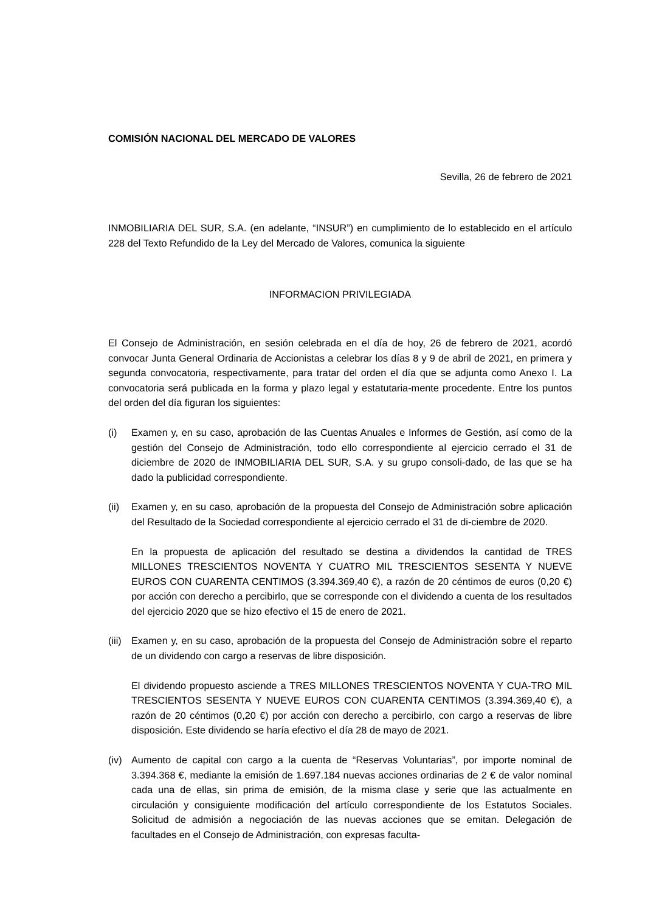COMISIÓN NACIONAL DEL MERCADO DE VALORES
Sevilla, 26 de febrero de 2021
INMOBILIARIA DEL SUR, S.A. (en adelante, “INSUR”) en cumplimiento de lo establecido en el artículo 228 del Texto Refundido de la Ley del Mercado de Valores, comunica la siguiente
INFORMACION PRIVILEGIADA
El Consejo de Administración, en sesión celebrada en el día de hoy, 26 de febrero de 2021, acordó convocar Junta General Ordinaria de Accionistas a celebrar los días 8 y 9 de abril de 2021, en primera y segunda convocatoria, respectivamente, para tratar del orden el día que se adjunta como Anexo I. La convocatoria será publicada en la forma y plazo legal y estatutaria-mente procedente. Entre los puntos del orden del día figuran los siguientes:
(i) Examen y, en su caso, aprobación de las Cuentas Anuales e Informes de Gestión, así como de la gestión del Consejo de Administración, todo ello correspondiente al ejercicio cerrado el 31 de diciembre de 2020 de INMOBILIARIA DEL SUR, S.A. y su grupo consoli-dado, de las que se ha dado la publicidad correspondiente.
(ii)
Examen y, en su caso, aprobación de la propuesta del Consejo de Administración sobre aplicación del Resultado de la Sociedad correspondiente al ejercicio cerrado el 31 de di-ciembre de 2020.
En la propuesta de aplicación del resultado se destina a dividendos la cantidad de TRES MILLONES TRESCIENTOS NOVENTA Y CUATRO MIL TRESCIENTOS SESENTA Y NUEVE EUROS CON CUARENTA CENTIMOS (3.394.369,40 €), a razón de 20 céntimos de euros (0,20 €) por acción con derecho a percibirlo, que se corresponde con el dividendo a cuenta de los resultados del ejercicio 2020 que se hizo efectivo el 15 de enero de 2021.
(iii)
Examen y, en su caso, aprobación de la propuesta del Consejo de Administración sobre el reparto de un dividendo con cargo a reservas de libre disposición.
El dividendo propuesto asciende a TRES MILLONES TRESCIENTOS NOVENTA Y CUA-TRO MIL TRESCIENTOS SESENTA Y NUEVE EUROS CON CUARENTA CENTIMOS (3.394.369,40 €), a razón de 20 céntimos (0,20 €) por acción con derecho a percibirlo, con cargo a reservas de libre disposición. Este dividendo se haría efectivo el día 28 de mayo de 2021.
(iv)
Aumento de capital con cargo a la cuenta de “Reservas Voluntarias”, por importe nominal de 3.394.368 €, mediante la emisión de 1.697.184 nuevas acciones ordinarias de 2 € de valor nominal cada una de ellas, sin prima de emisión, de la misma clase y serie que las actualmente en circulación y consiguiente modificación del artículo correspondiente de los Estatutos Sociales. Solicitud de admisión a negociación de las nuevas acciones que se emitan. Delegación de facultades en el Consejo de Administración, con expresas faculta-